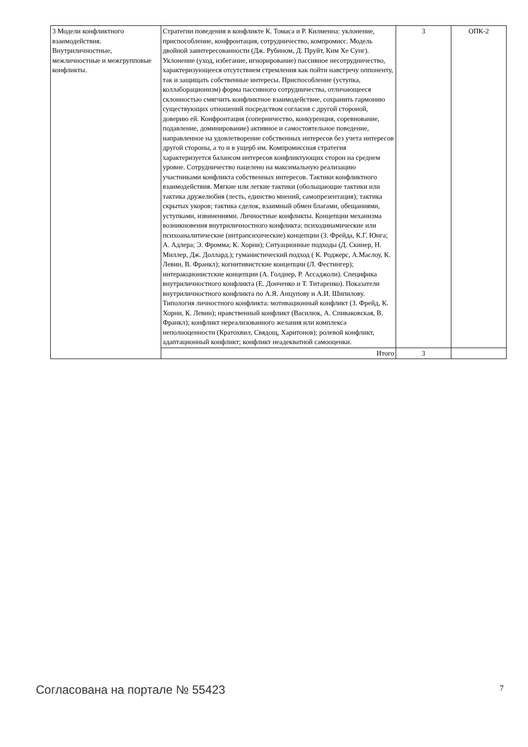| 3 Модели конфликтного взаимодействия. Внутриличностные, межличностные и межгрупповые конфликты. | Стратегии поведения в конфликте К. Томаса и Р. Килменна: уклонение, приспособление, конфронтация, сотрудничество, компромисс. Модель двойной заинтересованности (Дж. Рубином, Д. Пруйт, Ким Хе Сунг). Уклонение (уход, избегание, игнорирование) пассивное несотрудничество, характеризующееся отсутствием стремления как пойти навстречу оппоненту, так и защищать собственные интересы. Приспособление (уступка, коллаборационизм) форма пассивного сотрудничества, отличающееся склонностью смягчить конфликтное взаимодействие, сохранить гармонию существующих отношений посредством согласия с другой стороной, доверию ей. Конфронтация (соперничество, конкуренция, соревнование, подавление, доминирование) активное и самостоятельное поведение, направленное на удовлетворение собственных интересов без учета интересов другой стороны, а то и в ущерб им. Компромиссная стратегия характеризуется балансом интересов конфликтующих сторон на среднем уровне. Сотрудничество нацелено на максимальную реализацию участниками конфликта собственных интересов. Тактики конфликтного взаимодействия. Мягкие или легкие тактики (обольщающие тактики или тактика дружелюбия (лесть, единство мнений, самопрезентация); тактика скрытых укоров; тактика сделок, взаимный обмен благами, обещаниями, уступками, извинениями. Личностные конфликты. Концепции механизма возникновения внутриличностного конфликта: психодинамические или психоаналитические (интрапсихические) концепции (З. Фрейда, К.Г. Юнга; А. Адлера; Э. Фромма; К. Хорни); Ситуационные подходы (Д. Скинер, Н. Миллер, Дж. Доллард.); гуманистический подход ( К. Роджерс, А.Маслоу, К. Левин, В. Франкл); когнитивистские концепции (Л. Фестингер); интеракционистские концепции (А. Голднер, Р. Ассаджоли). Специфика внутриличностного конфликта (Е. Донченко и Т. Титаренко). Показатели внутриличностного конфликта по А.Я. Анцупову и А.И. Шипилову. Типология личностного конфликта: мотивационный конфликт (З. Фрейд, К. Хорни, К. Левин); нравственный конфликт (Василюк, А. Спиваковская, В. Франкл); конфликт нереализованного желания или комплекса неполноценности (Кратохвил, Свядощ, Харитонов); ролевой конфликт, адаптационный конфликт; конфликт неадекватной самооценки. | 3 | ОПК-2 |
| | Итого | 3 | |
Согласована на портале № 55423 7